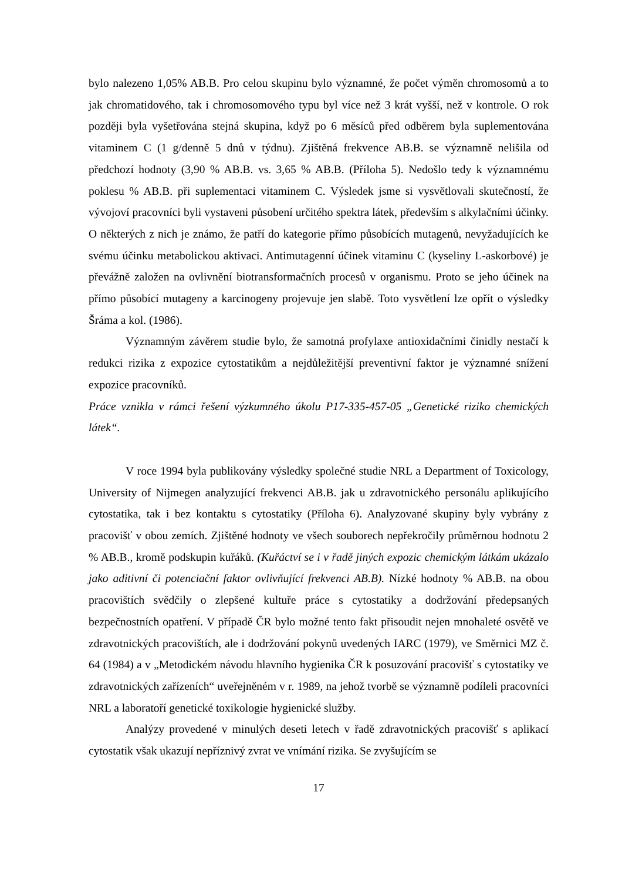bylo nalezeno 1,05% AB.B. Pro celou skupinu bylo významné, že počet výměn chromosomů a to jak chromatidového, tak i chromosomového typu byl více než 3 krát vyšší, než v kontrole. O rok později byla vyšetřována stejná skupina, když po 6 měsíců před odběrem byla suplementována vitaminem C (1 g/denně 5 dnů v týdnu). Zjištěná frekvence AB.B. se významně nelišila od předchozí hodnoty (3,90 % AB.B. vs. 3,65 % AB.B. (Příloha 5). Nedošlo tedy k významnému poklesu % AB.B. při suplementaci vitaminem C. Výsledek jsme si vysvětlovali skutečností, že vývojoví pracovníci byli vystaveni působení určitého spektra látek, především s alkylačními účinky. O některých z nich je známo, že patří do kategorie přímo působících mutagenů, nevyžadujících ke svému účinku metabolickou aktivaci. Antimutagenní účinek vitaminu C (kyseliny L-askorbové) je převážně založen na ovlivnění biotransformačních procesů v organismu. Proto se jeho účinek na přímo působící mutageny a karcinogeny projevuje jen slabě. Toto vysvětlení lze opřít o výsledky Šráma a kol. (1986).
Významným závěrem studie bylo, že samotná profylaxe antioxidačními činidly nestačí k redukci rizika z expozice cytostatikům a nejdůležitější preventivní faktor je významné snížení expozice pracovníků.
Práce vznikla v rámci řešení výzkumného úkolu P17-335-457-05 „Genetické riziko chemických látek“.
V roce 1994 byla publikovány výsledky společné studie NRL a Department of Toxicology, University of Nijmegen analyzující frekvenci AB.B. jak u zdravotnického personálu aplikujícího cytostatika, tak i bez kontaktu s cytostatiky (Příloha 6). Analyzované skupiny byly vybrány z pracovišť v obou zemích. Zjištěné hodnoty ve všech souborech nepřekročily průměrnou hodnotu 2 % AB.B., kromě podskupin kuřáků. (Kuřáctví se i v řadě jiných expozic chemickým látkám ukázalo jako aditivní či potenciační faktor ovlivňující frekvenci AB.B). Nízké hodnoty % AB.B. na obou pracovištích svědčily o zlepšené kultuře práce s cytostatiky a dodržování předepsaných bezpečnostních opatření. V případě ČR bylo možné tento fakt přisoudit nejen mnohaleté osvětě ve zdravotnických pracovištích, ale i dodržování pokynů uvedených IARC (1979), ve Směrnici MZ č. 64 (1984) a v „Metodickém návodu hlavního hygienika ČR k posuzování pracovišť s cytostatiky ve zdravotnických zařízeních“ uveřejněném v r. 1989, na jehož tvorbě se významně podíleli pracovníci NRL a laboratoří genetické toxikologie hygienické služby.
Analýzy provedené v minulých deseti letech v řadě zdravotnických pracovišť s aplikací cytostatik však ukazují nepříznivý zvrat ve vnímání rizika. Se zvyšujícím se
17